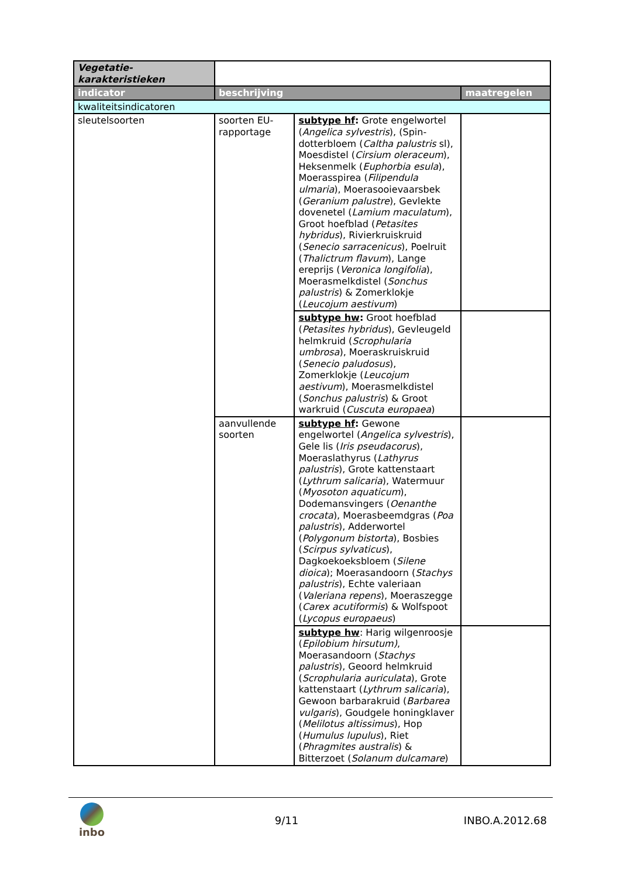| Vegetatie- karakteristieken | | | |
| indicator | beschrijving | | maatregelen |
| kwaliteitsindicatoren | | | |
| sleutelsoorten | soorten EU-rapportage | subtype hf : Grote engelwortel ( Angelica sylvestris ), (Spin-dotterbloem ( Caltha palustris sl), Moesdistel ( Cirsium oleraceum ), Heksenmelk ( Euphorbia esula ), Moerasspirea ( Filipendula ulmaria ), Moerasooievaarsbek ( Geranium palustre ), Gevlekte dovenetel ( Lamium maculatum ), Groot hoefblad ( Petasites hybridus ), Rivierkruiskruid ( Senecio sarracenicus ), Poelruit ( Thalictrum flavum ), Lange ereprijs ( Veronica longifolia ), Moerasmelkdistel ( Sonchus palustris ) & Zomerklokje ( Leucojum aestivum ) | |
| | | subtype hw : Groot hoefblad ( Petasites hybridus ), Gevleugeld helmkruid ( Scrophularia umbrosa ), Moeraskruiskruid ( Senecio paludosus ), Zomerklokje ( Leucojum aestivum ), Moerasmelkdistel ( Sonchus palustris ) & Groot warkruid ( Cuscuta europaea ) | |
| | aanvullende soorten | subtype hf : Gewone engelwortel ( Angelica sylvestris ), Gele lis ( Iris pseudacorus ), Moeraslathyrus ( Lathyrus palustris ), Grote kattenstaart ( Lythrum salicaria ), Watermuur ( Myosoton aquaticum ), Dodemansvingers ( Oenanthe crocata ), Moerasbeemdgras ( Poa palustris ), Adderwortel ( Polygonum bistorta ), Bosbies ( Scirpus sylvaticus ), Dagkoekoeksbloem ( Silene dioica ); Moerasandoorn ( Stachys palustris ), Echte valeriaan ( Valeriana repens ), Moeraszegge ( Carex acutiformis ) & Wolfspoot ( Lycopus europaeus ) | |
| | | subtype hw : Harig wilgenroosje ( Epilobium hirsutum) , Moerasandoorn ( Stachys palustris ), Geoord helmkruid ( Scrophularia auriculata ), Grote kattenstaart ( Lythrum salicaria ), Gewoon barbarakruid ( Barbarea vulgaris ), Goudgele honingklaver ( Melilotus altissimus ), Hop ( Humulus lupulus ), Riet ( Phragmites australis ) & Bitterzoet ( Solanum dulcamare ) | |
inbo 9/11 INBO.A.2012.68